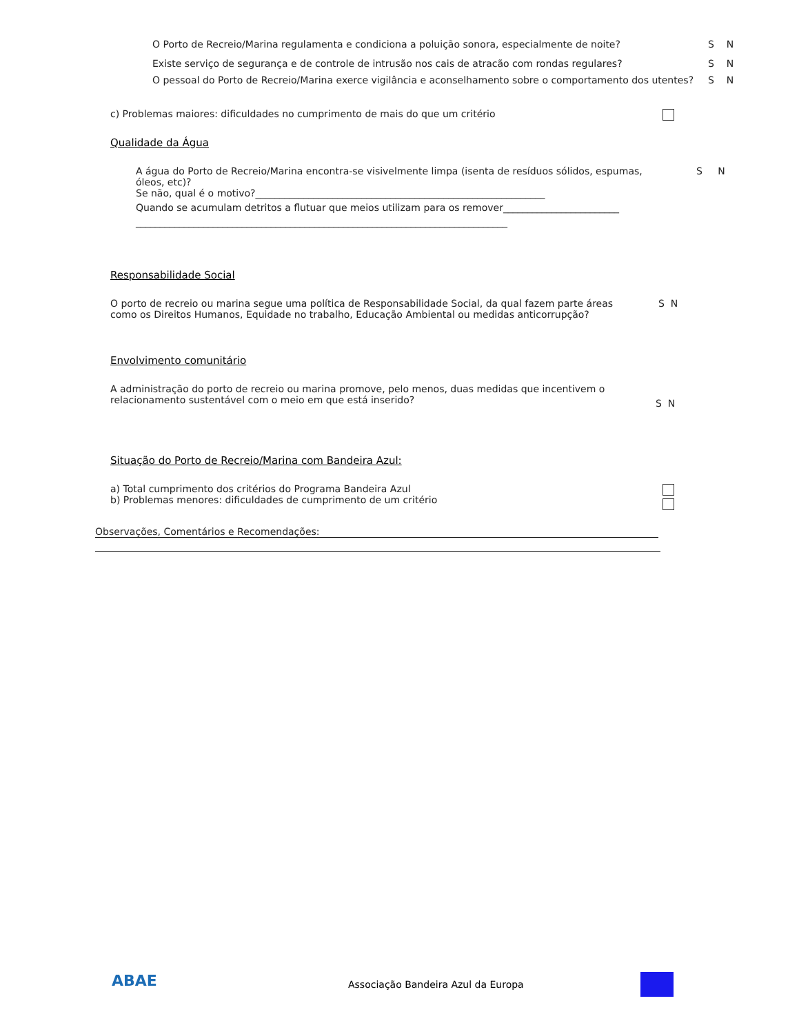O Porto de Recreio/Marina regulamenta e condiciona a poluição sonora, especialmente de noite?
S N
Existe serviço de segurança e de controle de intrusão nos cais de atracão com rondas regulares?
S N
O pessoal do Porto de Recreio/Marina exerce vigilância e aconselhamento sobre o comportamento dos utentes?
S N
c) Problemas maiores: dificuldades no cumprimento de mais do que um critério
Qualidade da Água
A água do Porto de Recreio/Marina encontra-se visivelmente limpa (isenta de resíduos sólidos, espumas, óleos, etc)?
Se não, qual é o motivo?____________________________________________________________
Quando se acumulam detritos a flutuar que meios utilizam para os remover________________________
_____________________________________________________________________________
S N
Responsabilidade Social
O porto de recreio ou marina segue uma política de Responsabilidade Social, da qual fazem parte áreas como os Direitos Humanos, Equidade no trabalho, Educação Ambiental ou medidas anticorrupção?
S N
Envolvimento comunitário
A administração do porto de recreio ou marina promove, pelo menos, duas medidas que incentivem o relacionamento sustentável com o meio em que está inserido?
S N
Situação do Porto de Recreio/Marina com Bandeira Azul:
a) Total cumprimento dos critérios do Programa Bandeira Azul
b) Problemas menores: dificuldades de cumprimento de um critério
Observações, Comentários e Recomendações:
ABAE
Associação Bandeira Azul da Europa